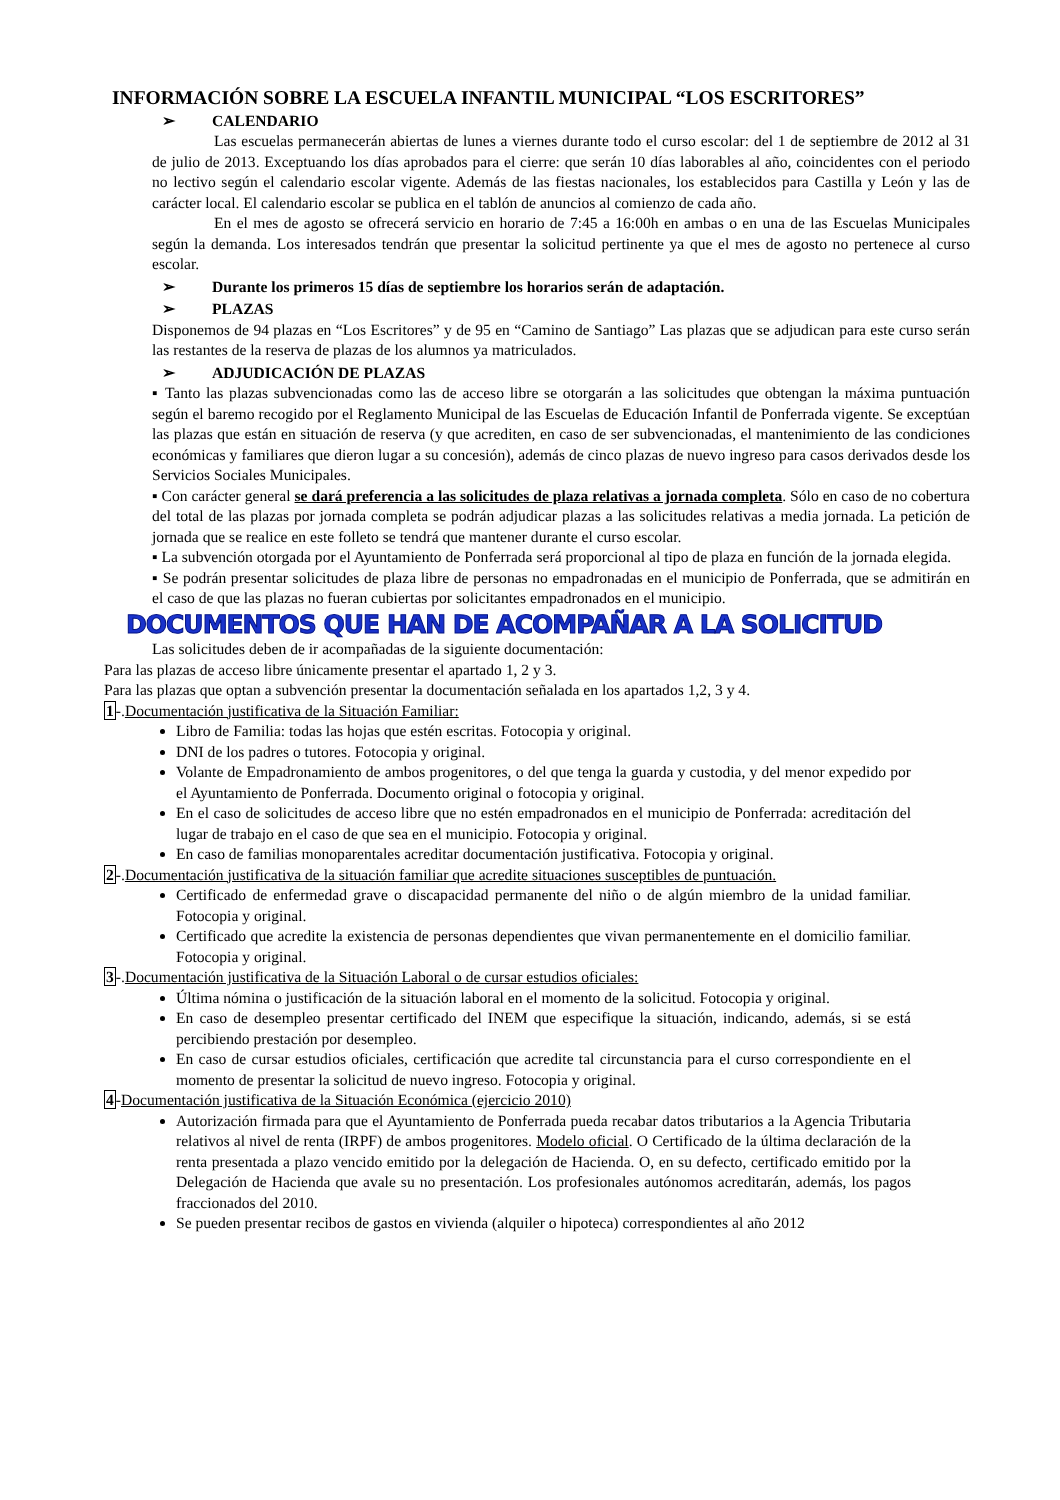INFORMACIÓN SOBRE LA ESCUELA INFANTIL MUNICIPAL “LOS ESCRITORES”
➢ CALENDARIO
Las escuelas permanecerán abiertas de lunes a viernes durante todo el curso escolar: del 1 de septiembre de 2012 al 31 de julio de 2013. Exceptuando los días aprobados para el cierre: que serán 10 días laborables al año, coincidentes con el periodo no lectivo según el calendario escolar vigente. Además de las fiestas nacionales, los establecidos para Castilla y León y las de carácter local. El calendario escolar se publica en el tablón de anuncios al comienzo de cada año.
En el mes de agosto se ofrecerá servicio en horario de 7:45 a 16:00h en ambas o en una de las Escuelas Municipales según la demanda. Los interesados tendrán que presentar la solicitud pertinente ya que el mes de agosto no pertenece al curso escolar.
➢ Durante los primeros 15 días de septiembre los horarios serán de adaptación.
➢ PLAZAS
Disponemos de 94 plazas en “Los Escritores” y de 95 en “Camino de Santiago” Las plazas que se adjudican para este curso serán las restantes de la reserva de plazas de los alumnos ya matriculados.
➢ ADJUDICACIÓN DE PLAZAS
▪ Tanto las plazas subvencionadas como las de acceso libre se otorgarán a las solicitudes que obtengan la máxima puntuación según el baremo recogido por el Reglamento Municipal de las Escuelas de Educación Infantil de Ponferrada vigente. Se exceptúan las plazas que están en situación de reserva (y que acrediten, en caso de ser subvencionadas, el mantenimiento de las condiciones económicas y familiares que dieron lugar a su concesión), además de cinco plazas de nuevo ingreso para casos derivados desde los Servicios Sociales Municipales.
▪ Con carácter general se dará preferencia a las solicitudes de plaza relativas a jornada completa. Sólo en caso de no cobertura del total de las plazas por jornada completa se podrán adjudicar plazas a las solicitudes relativas a media jornada. La petición de jornada que se realice en este folleto se tendrá que mantener durante el curso escolar.
▪ La subvención otorgada por el Ayuntamiento de Ponferrada será proporcional al tipo de plaza en función de la jornada elegida.
▪ Se podrán presentar solicitudes de plaza libre de personas no empadronadas en el municipio de Ponferrada, que se admitirán en el caso de que las plazas no fueran cubiertas por solicitantes empadronados en el municipio.
DOCUMENTOS QUE HAN DE ACOMPAÑAR A LA SOLICITUD
Las solicitudes deben de ir acompañadas de la siguiente documentación:
Para las plazas de acceso libre únicamente presentar el apartado 1, 2 y 3.
Para las plazas que optan a subvención presentar la documentación señalada en los apartados 1,2, 3 y 4.
1-.Documentación justificativa de la Situación Familiar:
Libro de Familia: todas las hojas que estén escritas. Fotocopia y original.
DNI de los padres o tutores. Fotocopia y original.
Volante de Empadronamiento de ambos progenitores, o del que tenga la guarda y custodia, y del menor expedido por el Ayuntamiento de Ponferrada. Documento original o fotocopia y original.
En el caso de solicitudes de acceso libre que no estén empadronados en el municipio de Ponferrada: acreditación del lugar de trabajo en el caso de que sea en el municipio. Fotocopia y original.
En caso de familias monoparentales acreditar documentación justificativa. Fotocopia y original.
2-.Documentación justificativa de la situación familiar que acredite situaciones susceptibles de puntuación.
Certificado de enfermedad grave o discapacidad permanente del niño o de algún miembro de la unidad familiar. Fotocopia y original.
Certificado que acredite la existencia de personas dependientes que vivan permanentemente en el domicilio familiar. Fotocopia y original.
3-.Documentación justificativa de la Situación Laboral o de cursar estudios oficiales:
Última nómina o justificación de la situación laboral en el momento de la solicitud. Fotocopia y original.
En caso de desempleo presentar certificado del INEM que especifique la situación, indicando, además, si se está percibiendo prestación por desempleo.
En caso de cursar estudios oficiales, certificación que acredite tal circunstancia para el curso correspondiente en el momento de presentar la solicitud de nuevo ingreso. Fotocopia y original.
4-Documentación justificativa de la Situación Económica (ejercicio 2010)
Autorización firmada para que el Ayuntamiento de Ponferrada pueda recabar datos tributarios a la Agencia Tributaria relativos al nivel de renta (IRPF) de ambos progenitores. Modelo oficial. O Certificado de la última declaración de la renta presentada a plazo vencido emitido por la delegación de Hacienda. O, en su defecto, certificado emitido por la Delegación de Hacienda que avale su no presentación. Los profesionales autónomos acreditarán, además, los pagos fraccionados del 2010.
Se pueden presentar recibos de gastos en vivienda (alquiler o hipoteca) correspondientes al año 2012